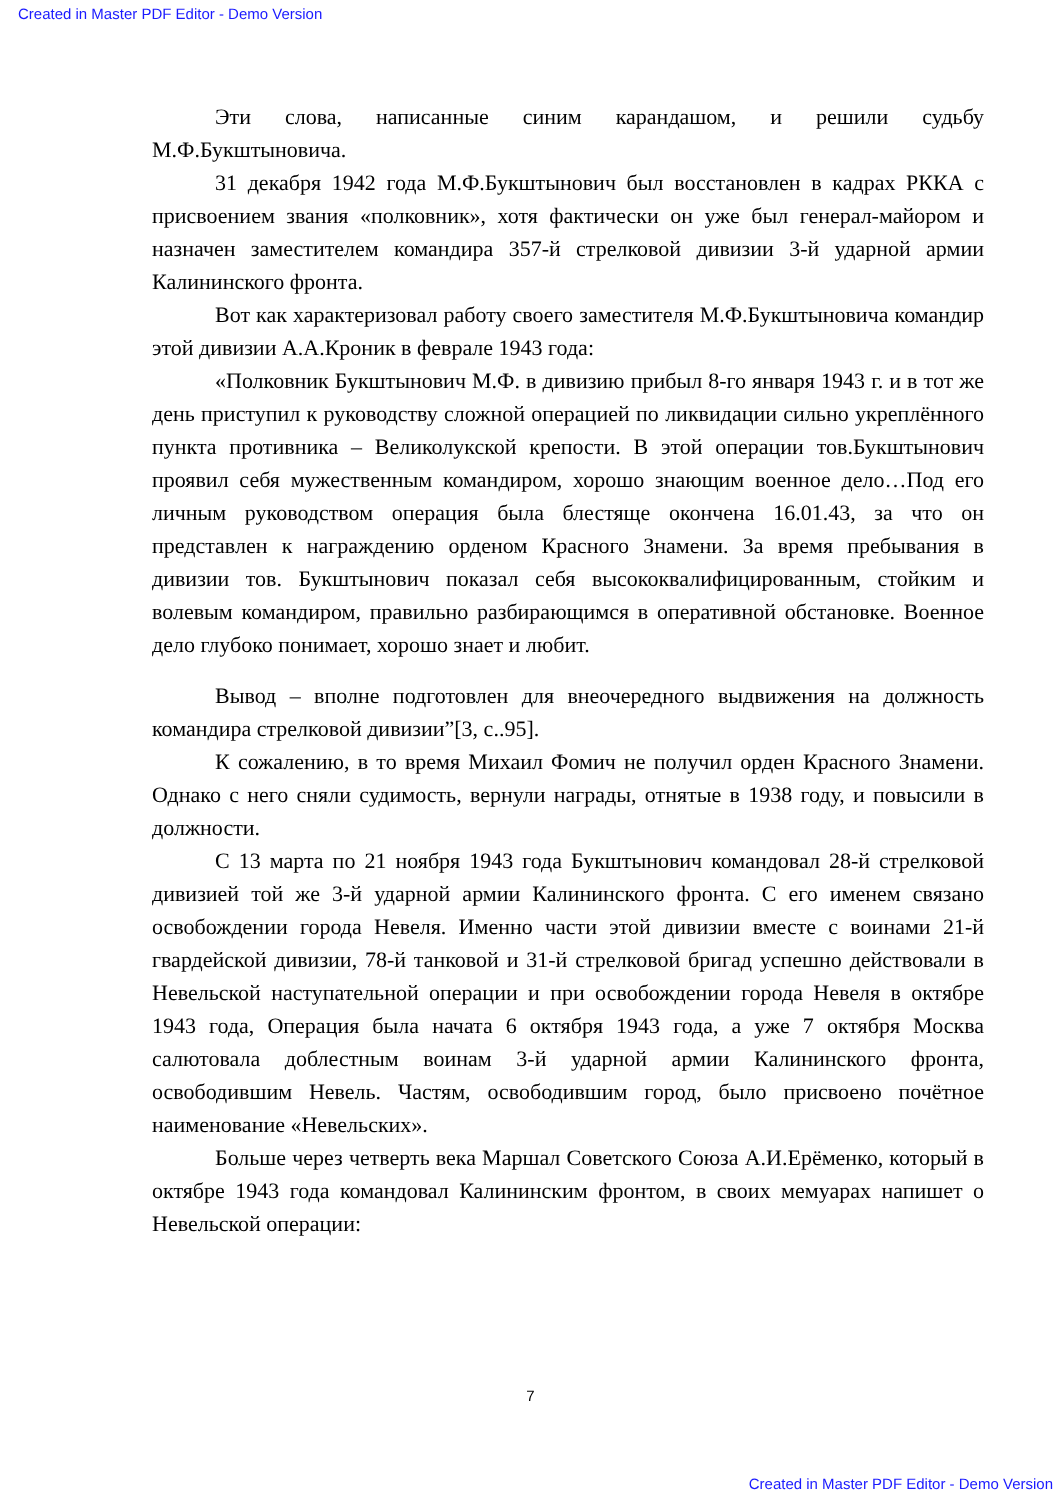Created in Master PDF Editor - Demo Version
Эти слова, написанные синим карандашом, и решили судьбу М.Ф.Букштыновича.
31 декабря 1942 года М.Ф.Букштынович был восстановлен в кадрах РККА с присвоением звания «полковник», хотя фактически он уже был генерал-майором и назначен заместителем командира 357-й стрелковой дивизии 3-й ударной армии Калининского фронта.
Вот как характеризовал работу своего заместителя М.Ф.Букштыновича командир этой дивизии А.А.Кроник в феврале 1943 года:
«Полковник Букштынович М.Ф. в дивизию прибыл 8-го января 1943 г. и в тот же день приступил к руководству сложной операцией по ликвидации сильно укреплённого пункта противника – Великолукской крепости. В этой операции тов.Букштынович проявил себя мужественным командиром, хорошо знающим военное дело…Под его личным руководством операция была блестяще окончена 16.01.43, за что он представлен к награждению орденом Красного Знамени. За время пребывания в дивизии тов. Букштынович показал себя высококвалифицированным, стойким и волевым командиром, правильно разбирающимся в оперативной обстановке. Военное дело глубоко понимает, хорошо знает и любит.
Вывод – вполне подготовлен для внеочередного выдвижения на должность командира стрелковой дивизии”[3, с..95].
К сожалению, в то время Михаил Фомич не получил орден Красного Знамени. Однако с него сняли судимость, вернули награды, отнятые в 1938 году, и повысили в должности.
С 13 марта по 21 ноября 1943 года Букштынович командовал 28-й стрелковой дивизией той же 3-й ударной армии Калининского фронта. С его именем связано освобождении города Невеля. Именно части этой дивизии вместе с воинами 21-й гвардейской дивизии, 78-й танковой и 31-й стрелковой бригад успешно действовали в Невельской наступательной операции и при освобождении города Невеля в октябре 1943 года, Операция была начата 6 октября 1943 года, а уже 7 октября Москва салютовала доблестным воинам 3-й ударной армии Калининского фронта, освободившим Невель. Частям, освободившим город, было присвоено почётное наименование «Невельских».
Больше через четверть века Маршал Советского Союза А.И.Ерёменко, который в октябре 1943 года командовал Калининским фронтом, в своих мемуарах напишет о Невельской операции:
7
Created in Master PDF Editor - Demo Version